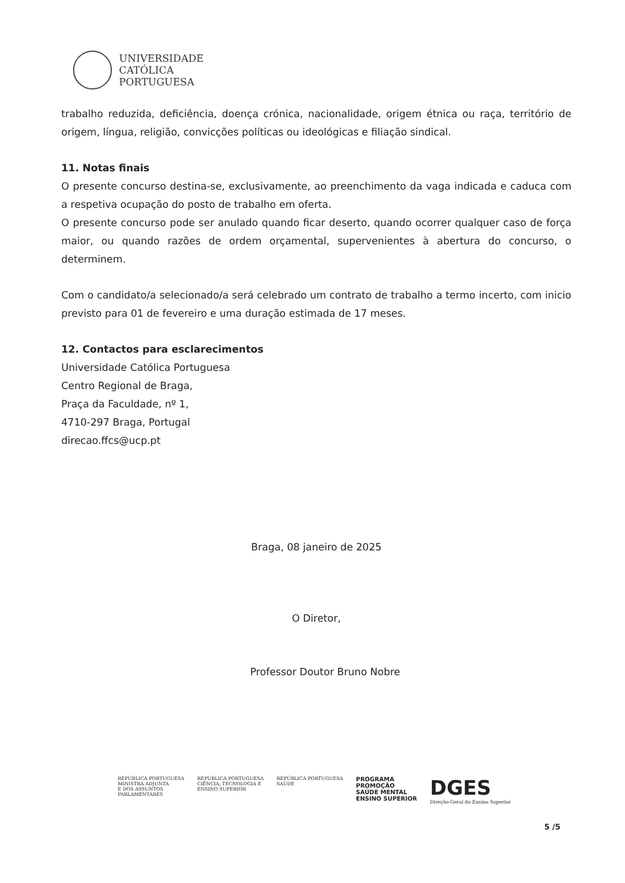UNIVERSIDADE
CATÓLICA
PORTUGUESA
trabalho reduzida, deficiência, doença crónica, nacionalidade, origem étnica ou raça, território de origem, língua, religião, convicções políticas ou ideológicas e filiação sindical.
11. Notas finais
O presente concurso destina-se, exclusivamente, ao preenchimento da vaga indicada e caduca com a respetiva ocupação do posto de trabalho em oferta.
O presente concurso pode ser anulado quando ficar deserto, quando ocorrer qualquer caso de força maior, ou quando razões de ordem orçamental, supervenientes à abertura do concurso, o determinem.
Com o candidato/a selecionado/a será celebrado um contrato de trabalho a termo incerto, com inicio previsto para 01 de fevereiro e uma duração estimada de 17 meses.
12. Contactos para esclarecimentos
Universidade Católica Portuguesa
Centro Regional de Braga,
Praça da Faculdade, nº 1,
4710-297 Braga, Portugal
direcao.ffcs@ucp.pt
Braga, 08 janeiro de 2025
O Diretor,
Professor Doutor Bruno Nobre
REPÚBLICA PORTUGUESA
MINISTRA ADJUNTA
E DOS ASSUNTOS
PARLAMENTARES
REPÚBLICA PORTUGUESA
CIÊNCIA, TECNOLOGIA E
ENSINO SUPERIOR
REPÚBLICA PORTUGUESA
SAÚDE
PROGRAMA
PROMOÇÃO
SAÚDE MENTAL
ENSINO SUPERIOR
DGES
Direção-Geral do Ensino Superior
5 /5